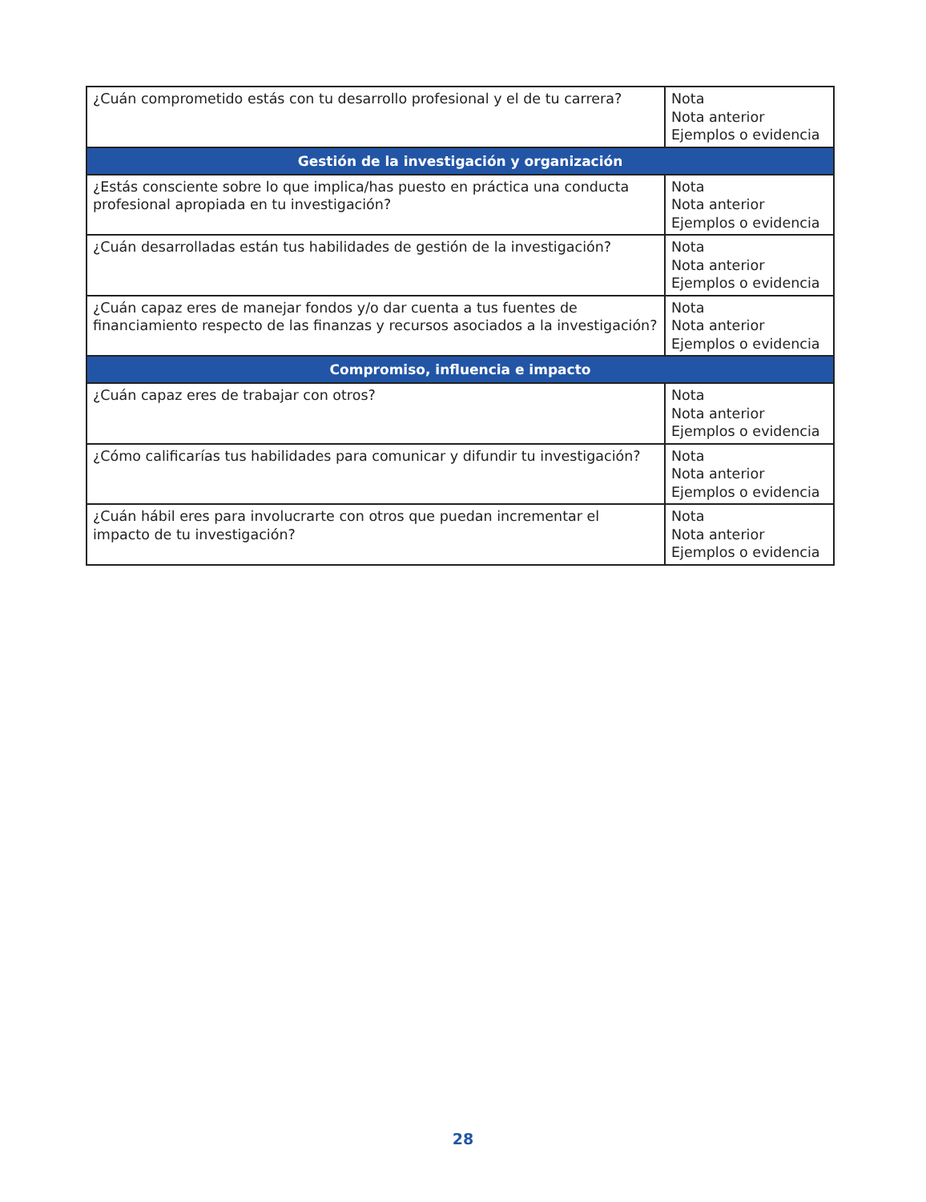| ¿Cuán comprometido estás con tu desarrollo profesional y el de tu carrera? | Nota Nota anterior Ejemplos o evidencia |
| Gestión de la investigación y organización | |
| ¿Estás consciente sobre lo que implica/has puesto en práctica una conducta profesional apropiada en tu investigación? | Nota Nota anterior Ejemplos o evidencia |
| ¿Cuán desarrolladas están tus habilidades de gestión de la investigación? | Nota Nota anterior Ejemplos o evidencia |
| ¿Cuán capaz eres de manejar fondos y/o dar cuenta a tus fuentes de financiamiento respecto de las finanzas y recursos asociados a la investigación? | Nota Nota anterior Ejemplos o evidencia |
| Compromiso, influencia e impacto | |
| ¿Cuán capaz eres de trabajar con otros? | Nota Nota anterior Ejemplos o evidencia |
| ¿Cómo calificarías tus habilidades para comunicar y difundir tu investigación? | Nota Nota anterior Ejemplos o evidencia |
| ¿Cuán hábil eres para involucrarte con otros que puedan incrementar el impacto de tu investigación? | Nota Nota anterior Ejemplos o evidencia |
28